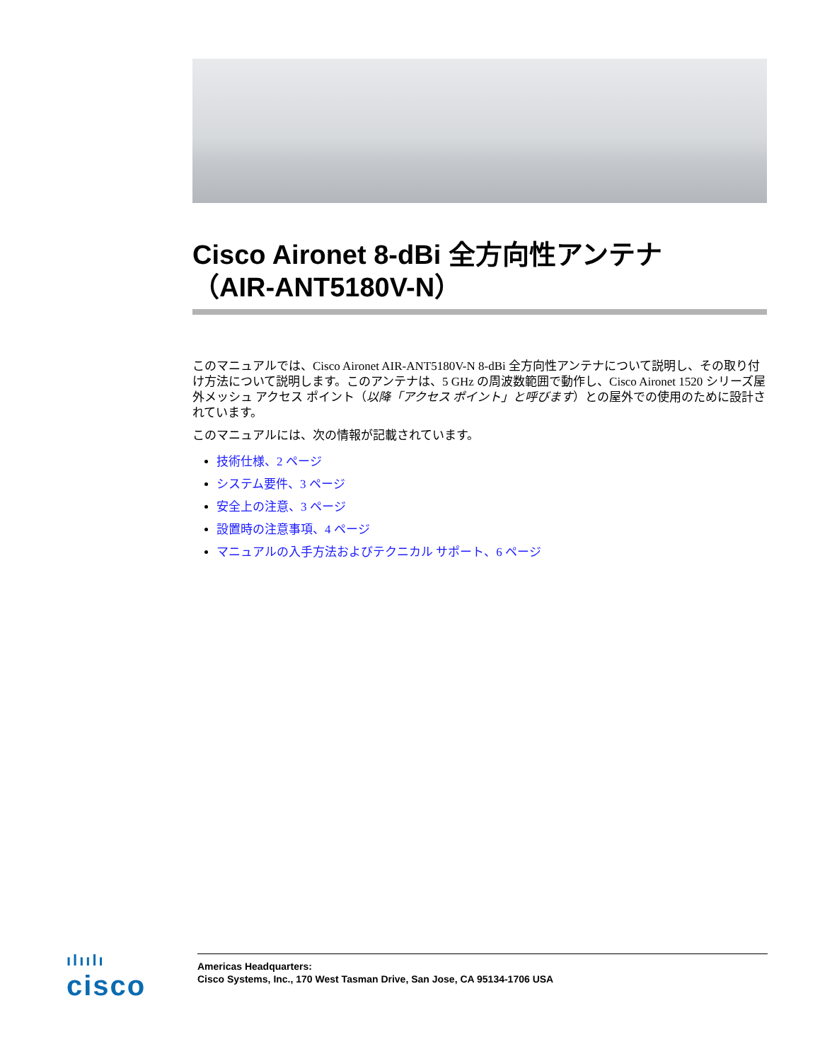Cisco Aironet 8-dBi 全方向性アンテナ
（AIR-ANT5180V-N）
このマニュアルでは、Cisco Aironet AIR-ANT5180V-N 8-dBi 全方向性アンテナについて説明し、その取り付け方法について説明します。このアンテナは、5 GHz の周波数範囲で動作し、Cisco Aironet 1520 シリーズ屋外メッシュ アクセス ポイント（以降「アクセス ポイント」と呼びます）との屋外での使用のために設計されています。
このマニュアルには、次の情報が記載されています。
技術仕様、2 ページ
システム要件、3 ページ
安全上の注意、3 ページ
設置時の注意事項、4 ページ
マニュアルの入手方法およびテクニカル サポート、6 ページ
ılıılı
cisco
Americas Headquarters:
Cisco Systems, Inc., 170 West Tasman Drive, San Jose, CA 95134-1706 USA